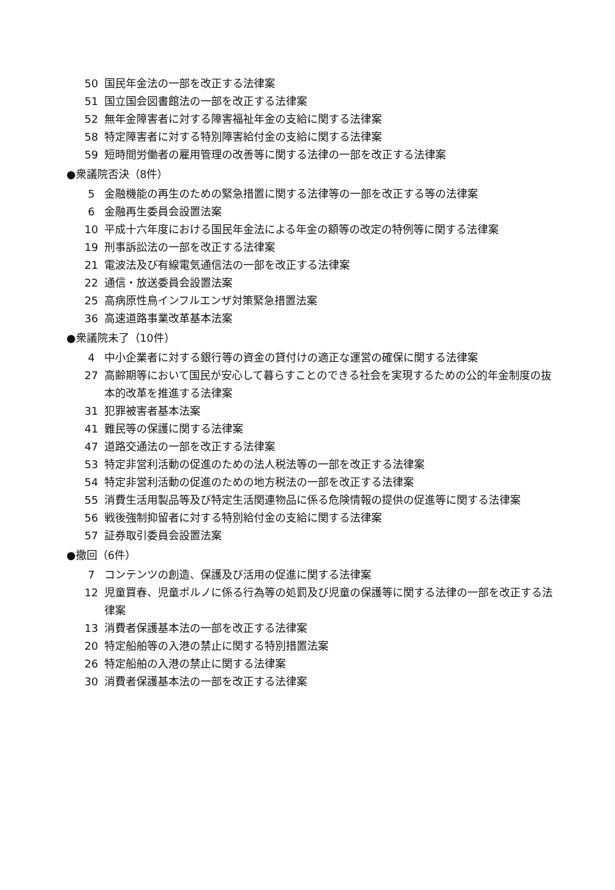50 国民年金法の一部を改正する法律案
51 国立国会図書館法の一部を改正する法律案
52 無年金障害者に対する障害福祉年金の支給に関する法律案
58 特定障害者に対する特別障害給付金の支給に関する法律案
59 短時間労働者の雇用管理の改善等に関する法律の一部を改正する法律案
●衆議院否決（8件）
5 金融機能の再生のための緊急措置に関する法律等の一部を改正する等の法律案
6 金融再生委員会設置法案
10 平成十六年度における国民年金法による年金の額等の改定の特例等に関する法律案
19 刑事訴訟法の一部を改正する法律案
21 電波法及び有線電気通信法の一部を改正する法律案
22 通信・放送委員会設置法案
25 高病原性鳥インフルエンザ対策緊急措置法案
36 高速道路事業改革基本法案
●衆議院未了（10件）
4 中小企業者に対する銀行等の資金の貸付けの適正な運営の確保に関する法律案
27 高齢期等において国民が安心して暮らすことのできる社会を実現するための公的年金制度の抜本的改革を推進する法律案
31 犯罪被害者基本法案
41 難民等の保護に関する法律案
47 道路交通法の一部を改正する法律案
53 特定非営利活動の促進のための法人税法等の一部を改正する法律案
54 特定非営利活動の促進のための地方税法の一部を改正する法律案
55 消費生活用製品等及び特定生活関連物品に係る危険情報の提供の促進等に関する法律案
56 戦後強制抑留者に対する特別給付金の支給に関する法律案
57 証券取引委員会設置法案
●撤回（6件）
7 コンテンツの創造、保護及び活用の促進に関する法律案
12 児童買春、児童ポルノに係る行為等の処罰及び児童の保護等に関する法律の一部を改正する法律案
13 消費者保護基本法の一部を改正する法律案
20 特定船舶等の入港の禁止に関する特別措置法案
26 特定船舶の入港の禁止に関する法律案
30 消費者保護基本法の一部を改正する法律案